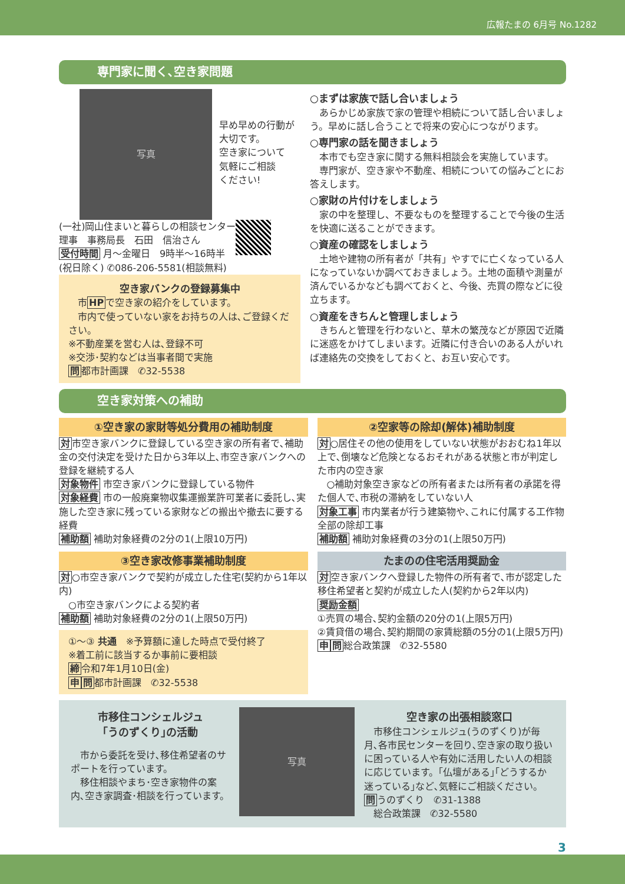広報たまの 6月号 No.1282
専門家に聞く､空き家問題
写真
早め早めの行動が
大切です。
空き家について
気軽にご相談
ください!
(一社)岡山住まいと暮らしの相談センター
理事　事務局長　石田　信治さん
受付時間 月～金曜日　9時半～16時半
(祝日除く) ✆086-206-5581(相談無料)
空き家バンクの登録募集中
　市HPで空き家の紹介をしています。
　市内で使っていない家をお持ちの人は､ご登録ください。
※不動産業を営む人は､登録不可
※交渉･契約などは当事者間で実施
問都市計画課　✆32-5538
○まずは家族で話し合いましょう
　あらかじめ家族で家の管理や相続について話し合いましょう。早めに話し合うことで将来の安心につながります。
○専門家の話を聞きましょう
　本市でも空き家に関する無料相談会を実施しています。
　専門家が、空き家や不動産、相続についての悩みごとにお答えします。
○家財の片付けをしましょう
　家の中を整理し、不要なものを整理することで今後の生活を快適に送ることができます。
○資産の確認をしましょう
　土地や建物の所有者が「共有」やすでに亡くなっている人になっていないか調べておきましょう。土地の面積や測量が済んでいるかなども調べておくと、今後、売買の際などに役立ちます。
○資産をきちんと管理しましょう
　きちんと管理を行わないと、草木の繁茂などが原因で近隣に迷惑をかけてしまいます。近隣に付き合いのある人がいれば連絡先の交換をしておくと、お互い安心です。
空き家対策への補助
①空き家の家財等処分費用の補助制度
対市空き家バンクに登録している空き家の所有者で､補助金の交付決定を受けた日から3年以上､市空き家バンクへの登録を継続する人
対象物件 市空き家バンクに登録している物件
対象経費 市の一般廃棄物収集運搬業許可業者に委託し､実施した空き家に残っている家財などの搬出や撤去に要する経費
補助額 補助対象経費の2分の1(上限10万円)
③空き家改修事業補助制度
対○市空き家バンクで契約が成立した住宅(契約から1年以内)
　○市空き家バンクによる契約者
補助額 補助対象経費の2分の1(上限50万円)
①～③ 共通　※予算額に達した時点で受付終了
※着工前に該当するか事前に要相談
締令和7年1月10日(金)
申問都市計画課　✆32-5538
②空家等の除却(解体)補助制度
対○居住その他の使用をしていない状態がおおむね1年以上で､倒壊など危険となるおそれがある状態と市が判定した市内の空き家
　○補助対象空き家などの所有者または所有者の承諾を得た個人で､市税の滞納をしていない人
対象工事 市内業者が行う建築物や､これに付属する工作物全部の除却工事
補助額 補助対象経費の3分の1(上限50万円)
たまのの住宅活用奨励金
対空き家バンクへ登録した物件の所有者で､市が認定した移住希望者と契約が成立した人(契約から2年以内)
奨励金額
①売買の場合､契約金額の20分の1(上限5万円)
②賃貸借の場合､契約期間の家賃総額の5分の1(上限5万円)
申問総合政策課　✆32-5580
市移住コンシェルジュ
｢うのずくり｣の活動
　市から委託を受け､移住希望者のサポートを行っています。
　移住相談やまち･空き家物件の案内､空き家調査･相談を行っています。
写真
空き家の出張相談窓口
　市移住コンシェルジュ(うのずくり)が毎月､各市民センターを回り､空き家の取り扱いに困っている人や有効に活用したい人の相談に応じています。｢仏壇がある｣｢どうするか迷っている｣など､気軽にご相談ください。
問うのずくり　✆31-1388
　総合政策課　✆32-5580
3